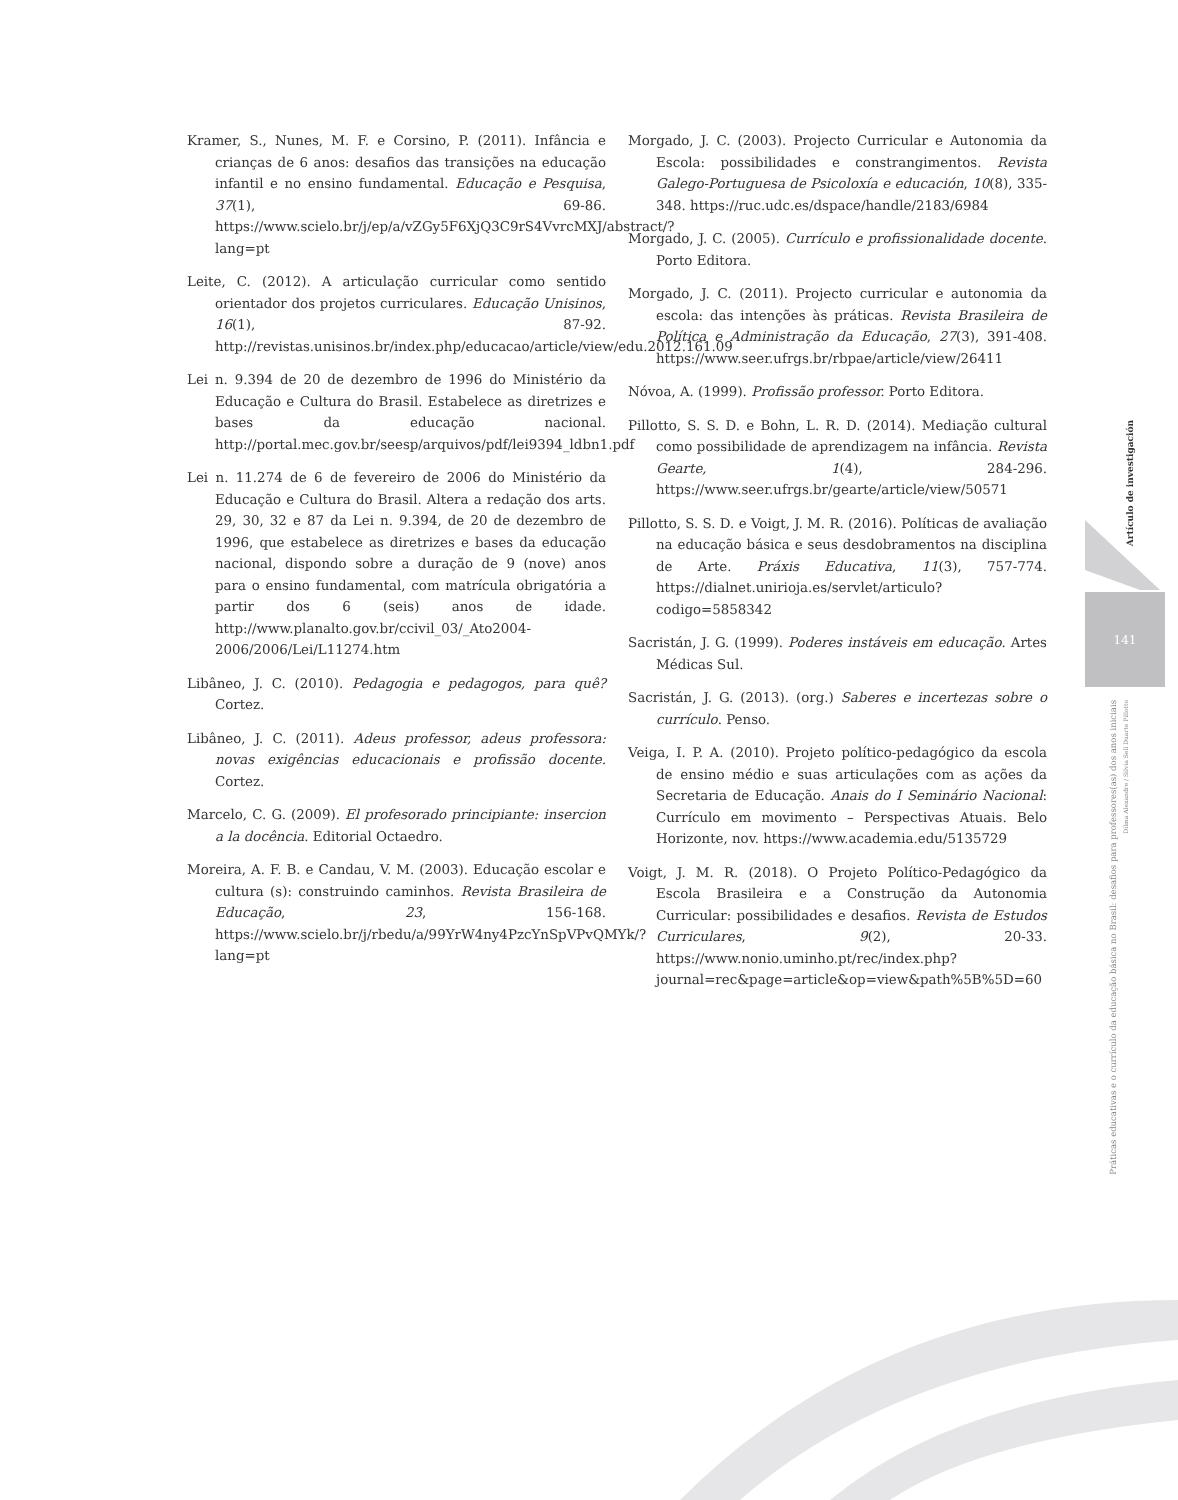Kramer, S., Nunes, M. F. e Corsino, P. (2011). Infância e crianças de 6 anos: desafios das transições na educação infantil e no ensino fundamental. Educação e Pesquisa, 37(1), 69-86. https://www.scielo.br/j/ep/a/vZGy5F6XjQ3C9rS4VvrcMXJ/abstract/?lang=pt
Leite, C. (2012). A articulação curricular como sentido orientador dos projetos curriculares. Educação Unisinos, 16(1), 87-92. http://revistas.unisinos.br/index.php/educacao/article/view/edu.2012.161.09
Lei n. 9.394 de 20 de dezembro de 1996 do Ministério da Educação e Cultura do Brasil. Estabelece as diretrizes e bases da educação nacional. http://portal.mec.gov.br/seesp/arquivos/pdf/lei9394_ldbn1.pdf
Lei n. 11.274 de 6 de fevereiro de 2006 do Ministério da Educação e Cultura do Brasil. Altera a redação dos arts. 29, 30, 32 e 87 da Lei n. 9.394, de 20 de dezembro de 1996, que estabelece as diretrizes e bases da educação nacional, dispondo sobre a duração de 9 (nove) anos para o ensino fundamental, com matrícula obrigatória a partir dos 6 (seis) anos de idade. http://www.planalto.gov.br/ccivil_03/_Ato2004-2006/2006/Lei/L11274.htm
Libâneo, J. C. (2010). Pedagogia e pedagogos, para quê? Cortez.
Libâneo, J. C. (2011). Adeus professor, adeus professora: novas exigências educacionais e profissão docente. Cortez.
Marcelo, C. G. (2009). El profesorado principiante: insercion a la docência. Editorial Octaedro.
Moreira, A. F. B. e Candau, V. M. (2003). Educação escolar e cultura (s): construindo caminhos. Revista Brasileira de Educação, 23, 156-168. https://www.scielo.br/j/rbedu/a/99YrW4ny4PzcYnSpVPvQMYk/?lang=pt
Morgado, J. C. (2003). Projecto Curricular e Autonomia da Escola: possibilidades e constrangimentos. Revista Galego-Portuguesa de Psicoloxía e educación, 10(8), 335-348. https://ruc.udc.es/dspace/handle/2183/6984
Morgado, J. C. (2005). Currículo e profissionalidade docente. Porto Editora.
Morgado, J. C. (2011). Projecto curricular e autonomia da escola: das intenções às práticas. Revista Brasileira de Política e Administração da Educação, 27(3), 391-408. https://www.seer.ufrgs.br/rbpae/article/view/26411
Nóvoa, A. (1999). Profissão professor. Porto Editora.
Pillotto, S. S. D. e Bohn, L. R. D. (2014). Mediação cultural como possibilidade de aprendizagem na infância. Revista Gearte, 1(4), 284-296. https://www.seer.ufrgs.br/gearte/article/view/50571
Pillotto, S. S. D. e Voigt, J. M. R. (2016). Políticas de avaliação na educação básica e seus desdobramentos na disciplina de Arte. Práxis Educativa, 11(3), 757-774. https://dialnet.unirioja.es/servlet/articulo?codigo=5858342
Sacristán, J. G. (1999). Poderes instáveis em educação. Artes Médicas Sul.
Sacristán, J. G. (2013). (org.) Saberes e incertezas sobre o currículo. Penso.
Veiga, I. P. A. (2010). Projeto político-pedagógico da escola de ensino médio e suas articulações com as ações da Secretaria de Educação. Anais do I Seminário Nacional: Currículo em movimento – Perspectivas Atuais. Belo Horizonte, nov. https://www.academia.edu/5135729
Voigt, J. M. R. (2018). O Projeto Político-Pedagógico da Escola Brasileira e a Construção da Autonomia Curricular: possibilidades e desafios. Revista de Estudos Curriculares, 9(2), 20-33. https://www.nonio.uminho.pt/rec/index.php?journal=rec&page=article&op=view&path%5B%5D=60
Artículo de investigación
141
Práticas educativas e o currículo da educação básica no Brasil: desafios para professores(as) dos anos iniciais
Dilma Alexandre / Silvia Sell Duarte Pillotto